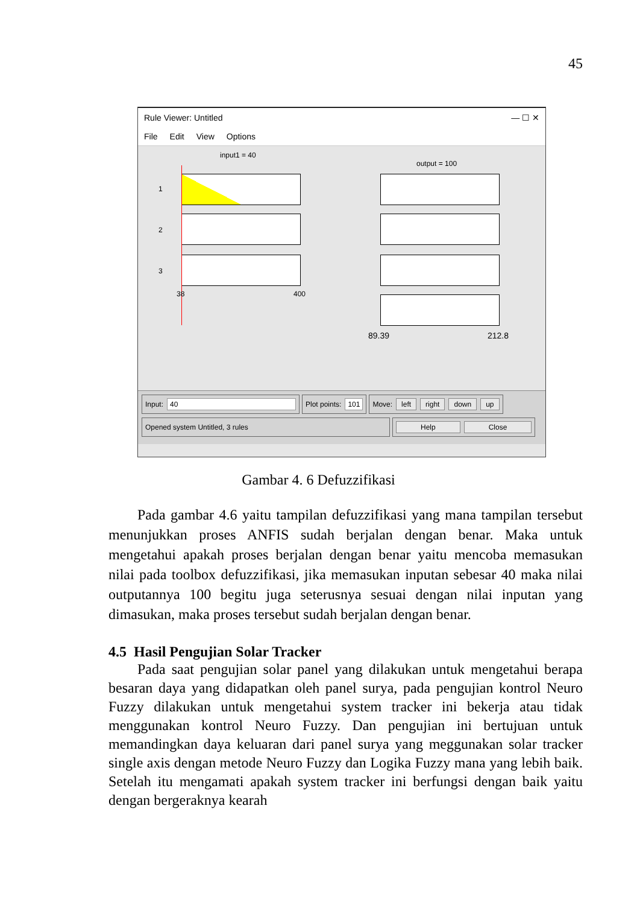45
Rule Viewer: Untitled — ☐ ✕
File Edit View Options
input1 = 40
output = 100
1
2
3
38 400
89.39 212.8
Input: 40 Plot points: 101 Move: left right down up
Opened system Untitled, 3 rules Help Close
Gambar 4. 6 Defuzzifikasi
Pada gambar 4.6 yaitu tampilan defuzzifikasi yang mana tampilan tersebut menunjukkan proses ANFIS sudah berjalan dengan benar. Maka untuk mengetahui apakah proses berjalan dengan benar yaitu mencoba memasukan nilai pada toolbox defuzzifikasi, jika memasukan inputan sebesar 40 maka nilai outputannya 100 begitu juga seterusnya sesuai dengan nilai inputan yang dimasukan, maka proses tersebut sudah berjalan dengan benar.
4.5 Hasil Pengujian Solar Tracker
Pada saat pengujian solar panel yang dilakukan untuk mengetahui berapa besaran daya yang didapatkan oleh panel surya, pada pengujian kontrol Neuro Fuzzy dilakukan untuk mengetahui system tracker ini bekerja atau tidak menggunakan kontrol Neuro Fuzzy. Dan pengujian ini bertujuan untuk memandingkan daya keluaran dari panel surya yang meggunakan solar tracker single axis dengan metode Neuro Fuzzy dan Logika Fuzzy mana yang lebih baik. Setelah itu mengamati apakah system tracker ini berfungsi dengan baik yaitu dengan bergeraknya kearah